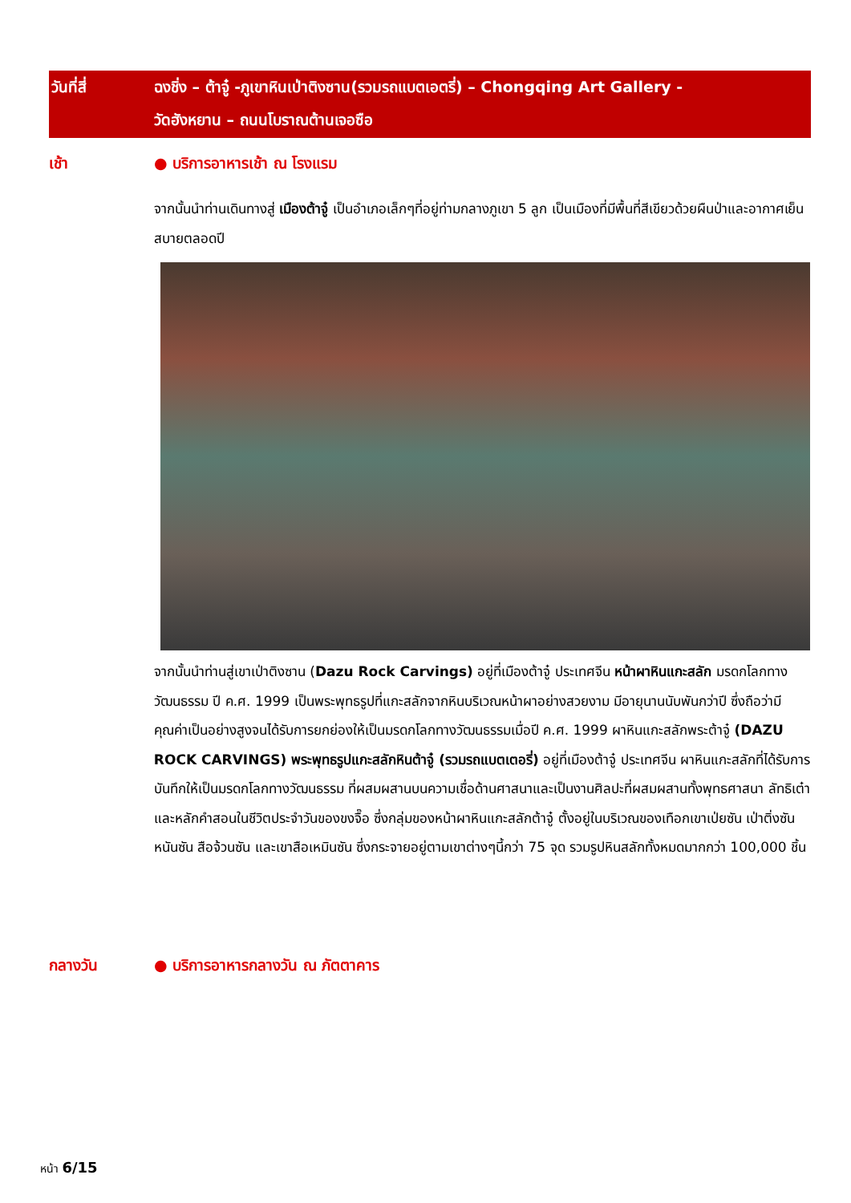วันที่สี่ ฉงชิ่ง – ต้าจู๋ -ภูเขาหินเป่าติงซาน(รวมรถแบตเอตรี่) – Chongqing Art Gallery -
วัดฮังหยาน – ถนนโบราณต้านเจอซือ
เช้า ● บริการอาหารเช้า ณ โรงแรม
จากนั้นนำท่านเดินทางสู่ เมืองต้าจู๋ เป็นอำเภอเล็กๆที่อยู่ท่ามกลางภูเขา 5 ลูก เป็นเมืองที่มีพื้นที่สีเขียวด้วยผืนป่าและอากาศเย็นสบายตลอดปี
จากนั้นนำท่านสู่เขาเป่าติงซาน (Dazu Rock Carvings) อยู่ที่เมืองต้าจู๋ ประเทศจีน หน้าผาหินแกะสลัก มรดกโลกทางวัฒนธรรม ปี ค.ศ. 1999 เป็นพระพุทธรูปที่แกะสลักจากหินบริเวณหน้าผาอย่างสวยงาม มีอายุนานนับพันกว่าปี ซึ่งถือว่ามีคุณค่าเป็นอย่างสูงจนได้รับการยกย่องให้เป็นมรดกโลกทางวัฒนธรรมเมื่อปี ค.ศ. 1999 ผาหินแกะสลักพระต้าจู๋ (DAZU ROCK CARVINGS) พระพุทธรูปแกะสลักหินต้าจู๋ (รวมรถแบตเตอรี่) อยู่ที่เมืองต้าจู๋ ประเทศจีน ผาหินแกะสลักที่ได้รับการบันทึกให้เป็นมรดกโลกทางวัฒนธรรม ที่ผสมผสานบนความเชื่อด้านศาสนาและเป็นงานศิลปะที่ผสมผสานทั้งพุทธศาสนา ลัทธิเต๋า และหลักคำสอนในชีวิตประจำวันของขงจื๊อ ซึ่งกลุ่มของหน้าผาหินแกะสลักต้าจู๋ ตั้งอยู่ในบริเวณของเทือกเขาเป่ยซัน เป่าติ่งซัน หนันซัน สือจ้วนซัน และเขาสือเหมินซัน ซึ่งกระจายอยู่ตามเขาต่างๆนี้กว่า 75 จุด รวมรูปหินสลักทั้งหมดมากกว่า 100,000 ชิ้น
กลางวัน ● บริการอาหารกลางวัน ณ ภัตตาคาร
หน้า 6/15